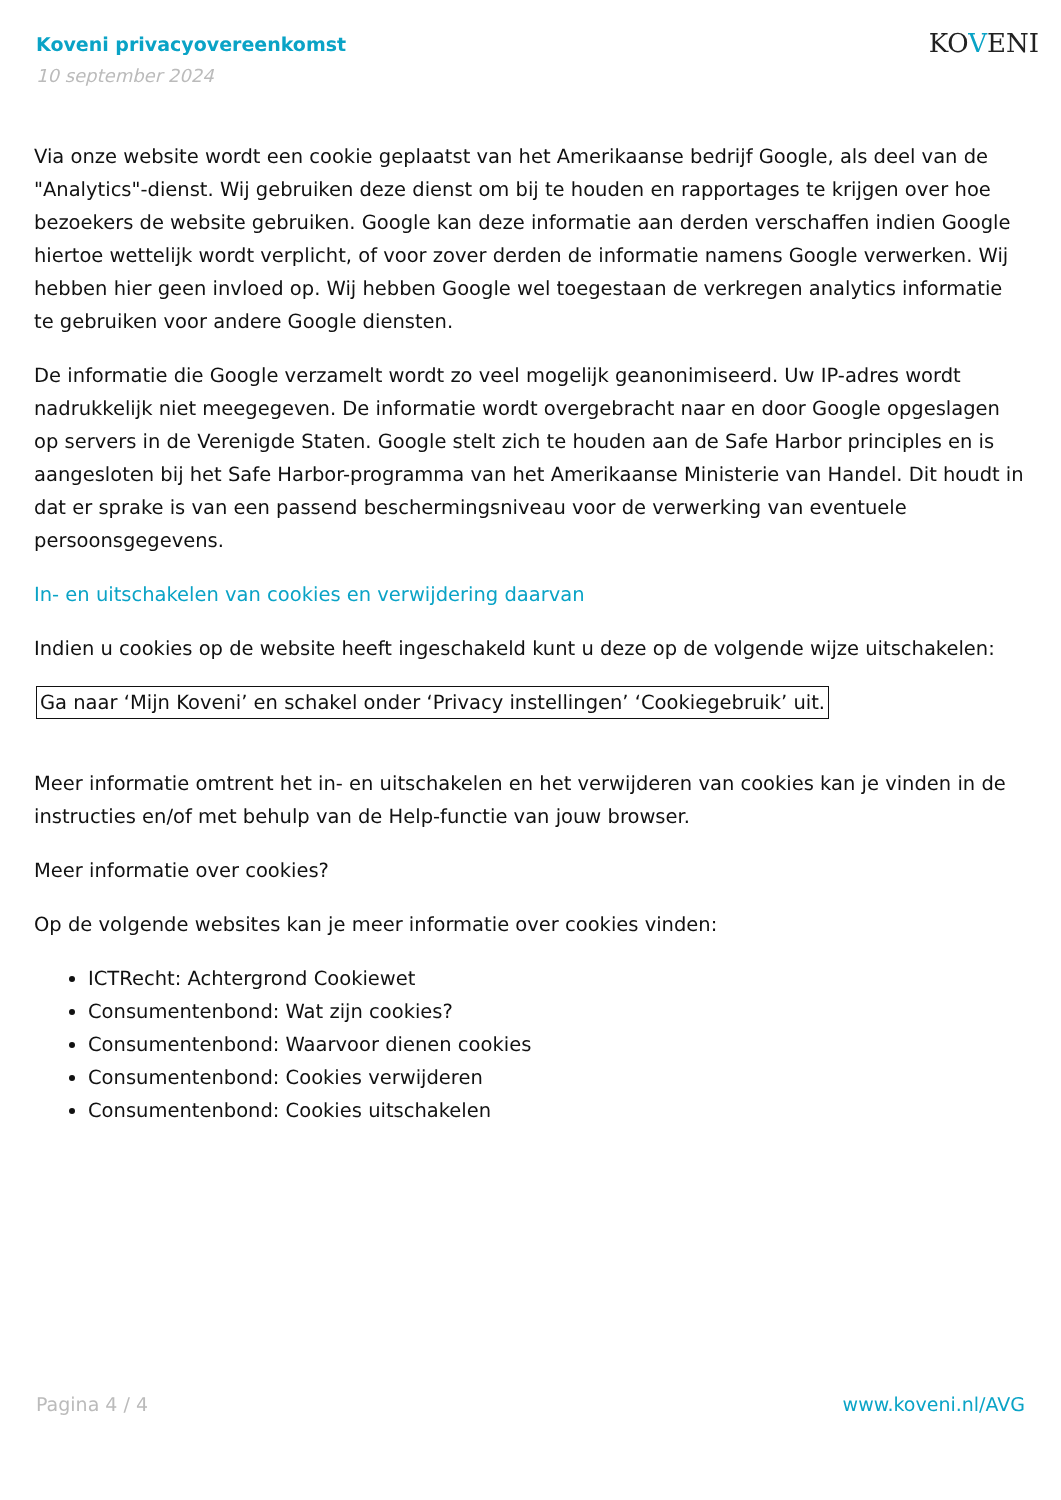KOVENI
Koveni privacyovereenkomst
10 september 2024
Via onze website wordt een cookie geplaatst van het Amerikaanse bedrijf Google, als deel van de "Analytics"-dienst. Wij gebruiken deze dienst om bij te houden en rapportages te krijgen over hoe bezoekers de website gebruiken. Google kan deze informatie aan derden verschaffen indien Google hiertoe wettelijk wordt verplicht, of voor zover derden de informatie namens Google verwerken. Wij hebben hier geen invloed op. Wij hebben Google wel toegestaan de verkregen analytics informatie te gebruiken voor andere Google diensten.
De informatie die Google verzamelt wordt zo veel mogelijk geanonimiseerd. Uw IP-adres wordt nadrukkelijk niet meegegeven. De informatie wordt overgebracht naar en door Google opgeslagen op servers in de Verenigde Staten. Google stelt zich te houden aan de Safe Harbor principles en is aangesloten bij het Safe Harbor-programma van het Amerikaanse Ministerie van Handel. Dit houdt in dat er sprake is van een passend beschermingsniveau voor de verwerking van eventuele persoonsgegevens.
In- en uitschakelen van cookies en verwijdering daarvan
Indien u cookies op de website heeft ingeschakeld kunt u deze op de volgende wijze uitschakelen:
Ga naar ‘Mijn Koveni’ en schakel onder ‘Privacy instellingen’ ‘Cookiegebruik’ uit.
Meer informatie omtrent het in- en uitschakelen en het verwijderen van cookies kan je vinden in de instructies en/of met behulp van de Help-functie van jouw browser.
Meer informatie over cookies?
Op de volgende websites kan je meer informatie over cookies vinden:
ICTRecht: Achtergrond Cookiewet
Consumentenbond: Wat zijn cookies?
Consumentenbond: Waarvoor dienen cookies
Consumentenbond: Cookies verwijderen
Consumentenbond: Cookies uitschakelen
Pagina 4 / 4 www.koveni.nl/AVG